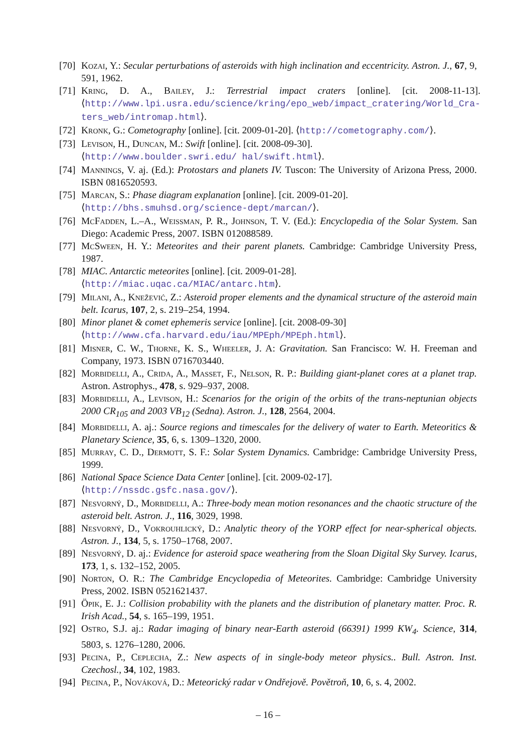[70] Kozai, Y.: Secular perturbations of asteroids with high inclination and eccentricity. Astron. J., 67, 9, 591, 1962.
[71] Kring, D. A., Bailey, J.: Terrestrial impact craters [online]. [cit. 2008-11-13]. ⟨http://www.lpi.usra.edu/science/kring/epo_web/impact_cratering/World_Cra-ters_web/intromap.html⟩.
[72] Kronk, G.: Cometography [online]. [cit. 2009-01-20]. ⟨http://cometography.com/⟩.
[73] Levison, H., Duncan, M.: Swift [online]. [cit. 2008-09-30].
⟨http://www.boulder.swri.edu/ hal/swift.html⟩.
[74] Mannings, V. aj. (Ed.): Protostars and planets IV. Tuscon: The University of Arizona Press, 2000. ISBN 0816520593.
[75] Marcan, S.: Phase diagram explanation [online]. [cit. 2009-01-20].
⟨http://bhs.smuhsd.org/science-dept/marcan/⟩.
[76] McFadden, L.–A., Weissman, P. R., Johnson, T. V. (Ed.): Encyclopedia of the Solar System. San Diego: Academic Press, 2007. ISBN 012088589.
[77] McSween, H. Y.: Meteorites and their parent planets. Cambridge: Cambridge University Press, 1987.
[78] MIAC. Antarctic meteorites [online]. [cit. 2009-01-28].
⟨http://miac.uqac.ca/MIAC/antarc.htm⟩.
[79] Milani, A., Knežević, Z.: Asteroid proper elements and the dynamical structure of the asteroid main belt. Icarus, 107, 2, s. 219–254, 1994.
[80] Minor planet & comet ephemeris service [online]. [cit. 2008-09-30]
⟨http://www.cfa.harvard.edu/iau/MPEph/MPEph.html⟩.
[81] Misner, C. W., Thorne, K. S., Wheeler, J. A: Gravitation. San Francisco: W. H. Freeman and Company, 1973. ISBN 0716703440.
[82] Morbidelli, A., Crida, A., Masset, F., Nelson, R. P.: Building giant-planet cores at a planet trap. Astron. Astrophys., 478, s. 929–937, 2008.
[83] Morbidelli, A., Levison, H.: Scenarios for the origin of the orbits of the trans-neptunian objects 2000 CR<sub>105</sub> and 2003 VB<sub>12</sub> (Sedna). Astron. J., 128, 2564, 2004.
[84] Morbidelli, A. aj.: Source regions and timescales for the delivery of water to Earth. Meteoritics & Planetary Science, 35, 6, s. 1309–1320, 2000.
[85] Murray, C. D., Dermott, S. F.: Solar System Dynamics. Cambridge: Cambridge University Press, 1999.
[86] National Space Science Data Center [online]. [cit. 2009-02-17].
⟨http://nssdc.gsfc.nasa.gov/⟩.
[87] Nesvorný, D., Morbidelli, A.: Three-body mean motion resonances and the chaotic structure of the asteroid belt. Astron. J., 116, 3029, 1998.
[88] Nesvorný, D., Vokrouhlický, D.: Analytic theory of the YORP effect for near-spherical objects. Astron. J., 134, 5, s. 1750–1768, 2007.
[89] Nesvorný, D. aj.: Evidence for asteroid space weathering from the Sloan Digital Sky Survey. Icarus, 173, 1, s. 132–152, 2005.
[90] Norton, O. R.: The Cambridge Encyclopedia of Meteorites. Cambridge: Cambridge University Press, 2002. ISBN 0521621437.
[91] Öpik, E. J.: Collision probability with the planets and the distribution of planetary matter. Proc. R. Irish Acad., 54, s. 165–199, 1951.
[92] Ostro, S.J. aj.: Radar imaging of binary near-Earth asteroid (66391) 1999 KW<sub>4</sub>. Science, 314, 5803, s. 1276–1280, 2006.
[93] Pecina, P., Ceplecha, Z.: New aspects of in single-body meteor physics.. Bull. Astron. Inst. Czechosl., 34, 102, 1983.
[94] Pecina, P., Nováková, D.: Meteorický radar v Ondřejově. Povětroň, 10, 6, s. 4, 2002.
– 16 –